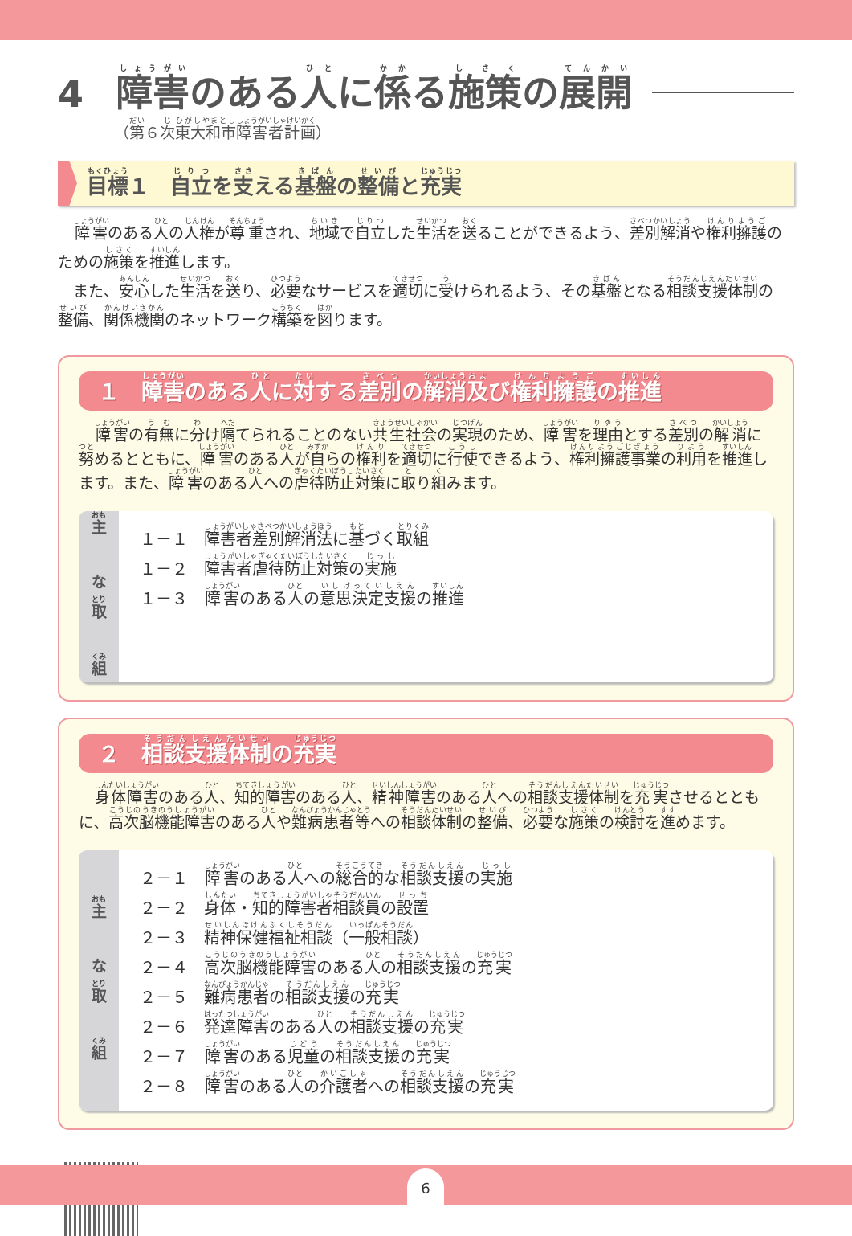4 障害のある人に係る施策の展開
（第６次東大和市障害者計画）
目標１　自立を支える基盤の整備と充実
障害のある人の人権が尊重され、地域で自立した生活を送ることができるよう、差別解消や権利擁護のための施策を推進します。
　また、安心した生活を送り、必要なサービスを適切に受けられるよう、その基盤となる相談支援体制の整備、関係機関のネットワーク構築を図ります。
１　障害のある人に対する差別の解消及び権利擁護の推進
障害の有無に分け隔てられることのない共生社会の実現のため、障害を理由とする差別の解消に努めるとともに、障害のある人が自らの権利を適切に行使できるよう、権利擁護事業の利用を推進します。また、障害のある人への虐待防止対策に取り組みます。
主
な
取
組
１－１ 障害者差別解消法に基づく取組
１－２ 障害者虐待防止対策の実施
１－３ 障害のある人の意思決定支援の推進
２　相談支援体制の充実
身体障害のある人、知的障害のある人、精神障害のある人への相談支援体制を充実させるとともに、高次脳機能障害のある人や難病患者等への相談体制の整備、必要な施策の検討を進めます。
主
な
取
組
２－１ 障害のある人への総合的な相談支援の実施
２－２ 身体・知的障害者相談員の設置
２－３ 精神保健福祉相談（一般相談）
２－４ 高次脳機能障害のある人の相談支援の充実
２－５ 難病患者の相談支援の充実
２－６ 発達障害のある人の相談支援の充実
２－７ 障害のある児童の相談支援の充実
２－８ 障害のある人の介護者への相談支援の充実
6